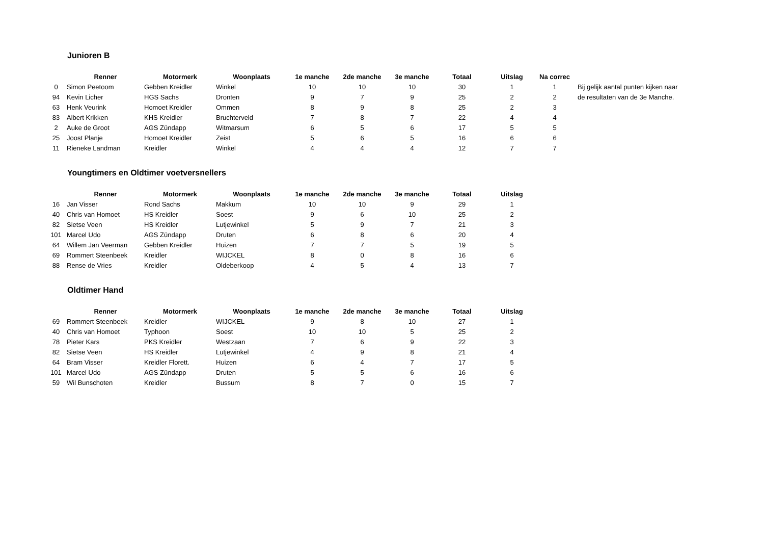Junioren B
| | Renner | Motormerk | Woonplaats | 1e manche | 2de manche | 3e manche | Totaal | Uitslag | Na correc | |
| --- | --- | --- | --- | --- | --- | --- | --- | --- | --- | --- |
| 0 | Simon Peetoom | Gebben Kreidler | Winkel | 10 | 10 | 10 | 30 | 1 | 1 | Bij gelijk aantal punten kijken naar |
| 94 | Kevin Licher | HGS Sachs | Dronten | 9 | 7 | 9 | 25 | 2 | 2 | de resultaten van de 3e Manche. |
| 63 | Henk Veurink | Homoet Kreidler | Ommen | 8 | 9 | 8 | 25 | 2 | 3 | |
| 83 | Albert Krikken | KHS Kreidler | Bruchterveld | 7 | 8 | 7 | 22 | 4 | 4 | |
| 2 | Auke de Groot | AGS Zündapp | Witmarsum | 6 | 5 | 6 | 17 | 5 | 5 | |
| 25 | Joost Planje | Homoet Kreidler | Zeist | 5 | 6 | 5 | 16 | 6 | 6 | |
| 11 | Rieneke Landman | Kreidler | Winkel | 4 | 4 | 4 | 12 | 7 | 7 | |
Youngtimers en Oldtimer voetversnellers
| | Renner | Motormerk | Woonplaats | 1e manche | 2de manche | 3e manche | Totaal | Uitslag |
| --- | --- | --- | --- | --- | --- | --- | --- | --- |
| 16 | Jan Visser | Rond Sachs | Makkum | 10 | 10 | 9 | 29 | 1 |
| 40 | Chris van Homoet | HS Kreidler | Soest | 9 | 6 | 10 | 25 | 2 |
| 82 | Sietse Veen | HS Kreidler | Lutjewinkel | 5 | 9 | 7 | 21 | 3 |
| 101 | Marcel Udo | AGS Zündapp | Druten | 6 | 8 | 6 | 20 | 4 |
| 64 | Willem Jan Veerman | Gebben Kreidler | Huizen | 7 | 7 | 5 | 19 | 5 |
| 69 | Rommert Steenbeek | Kreidler | WIJCKEL | 8 | 0 | 8 | 16 | 6 |
| 88 | Rense de Vries | Kreidler | Oldeberkoop | 4 | 5 | 4 | 13 | 7 |
Oldtimer Hand
| | Renner | Motormerk | Woonplaats | 1e manche | 2de manche | 3e manche | Totaal | Uitslag |
| --- | --- | --- | --- | --- | --- | --- | --- | --- |
| 69 | Rommert Steenbeek | Kreidler | WIJCKEL | 9 | 8 | 10 | 27 | 1 |
| 40 | Chris van Homoet | Typhoon | Soest | 10 | 10 | 5 | 25 | 2 |
| 78 | Pieter Kars | PKS Kreidler | Westzaan | 7 | 6 | 9 | 22 | 3 |
| 82 | Sietse Veen | HS Kreidler | Lutjewinkel | 4 | 9 | 8 | 21 | 4 |
| 64 | Bram Visser | Kreidler Florett. | Huizen | 6 | 4 | 7 | 17 | 5 |
| 101 | Marcel Udo | AGS Zündapp | Druten | 5 | 5 | 6 | 16 | 6 |
| 59 | Wil Bunschoten | Kreidler | Bussum | 8 | 7 | 0 | 15 | 7 |